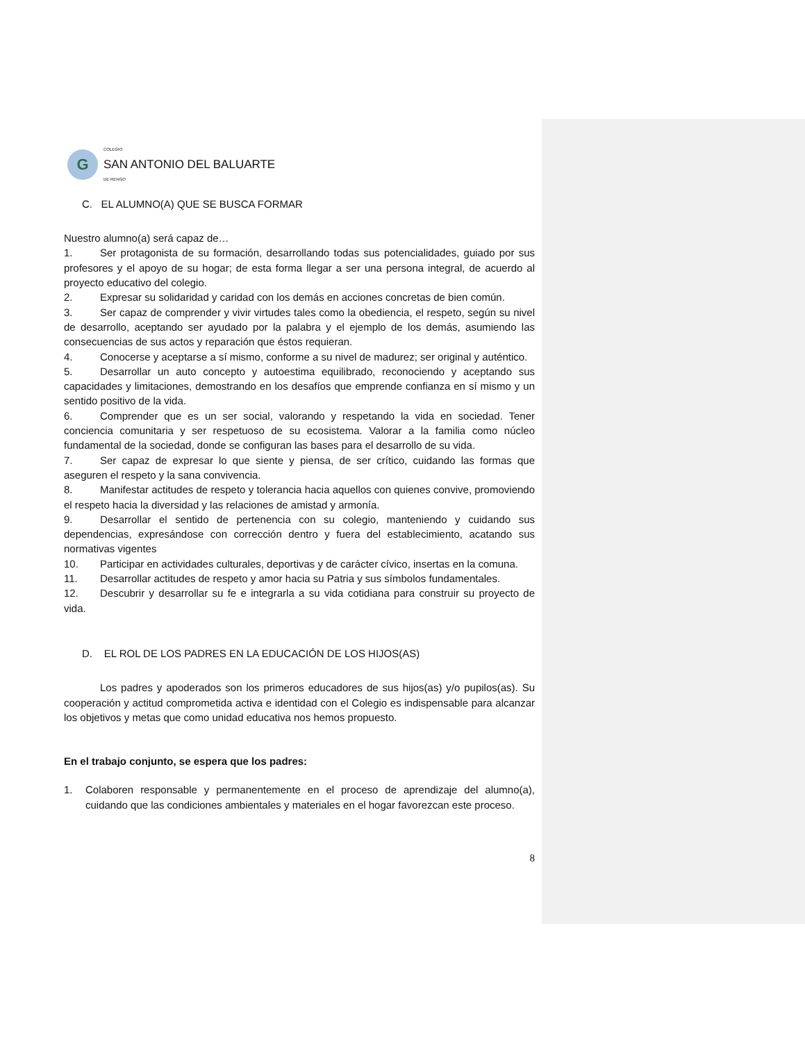G
COLEGIO
SAN ANTONIO DEL BALUARTE
DE RENGO
C. EL ALUMNO(A) QUE SE BUSCA FORMAR
Nuestro alumno(a) será capaz de…
1. Ser protagonista de su formación, desarrollando todas sus potencialidades, guiado por sus profesores y el apoyo de su hogar; de esta forma llegar a ser una persona integral, de acuerdo al proyecto educativo del colegio.
2. Expresar su solidaridad y caridad con los demás en acciones concretas de bien común.
3. Ser capaz de comprender y vivir virtudes tales como la obediencia, el respeto, según su nivel de desarrollo, aceptando ser ayudado por la palabra y el ejemplo de los demás, asumiendo las consecuencias de sus actos y reparación que éstos requieran.
4. Conocerse y aceptarse a sí mismo, conforme a su nivel de madurez; ser original y auténtico.
5. Desarrollar un auto concepto y autoestima equilibrado, reconociendo y aceptando sus capacidades y limitaciones, demostrando en los desafíos que emprende confianza en sí mismo y un sentido positivo de la vida.
6. Comprender que es un ser social, valorando y respetando la vida en sociedad. Tener conciencia comunitaria y ser respetuoso de su ecosistema. Valorar a la familia como núcleo fundamental de la sociedad, donde se configuran las bases para el desarrollo de su vida.
7. Ser capaz de expresar lo que siente y piensa, de ser crítico, cuidando las formas que aseguren el respeto y la sana convivencia.
8. Manifestar actitudes de respeto y tolerancia hacia aquellos con quienes convive, promoviendo el respeto hacia la diversidad y las relaciones de amistad y armonía.
9. Desarrollar el sentido de pertenencia con su colegio, manteniendo y cuidando sus dependencias, expresándose con corrección dentro y fuera del establecimiento, acatando sus normativas vigentes
10. Participar en actividades culturales, deportivas y de carácter cívico, insertas en la comuna.
11. Desarrollar actitudes de respeto y amor hacia su Patria y sus símbolos fundamentales.
12. Descubrir y desarrollar su fe e integrarla a su vida cotidiana para construir su proyecto de vida.
D. EL ROL DE LOS PADRES EN LA EDUCACIÓN DE LOS HIJOS(AS)
Los padres y apoderados son los primeros educadores de sus hijos(as) y/o pupilos(as). Su cooperación y actitud comprometida activa e identidad con el Colegio es indispensable para alcanzar los objetivos y metas que como unidad educativa nos hemos propuesto.
En el trabajo conjunto, se espera que los padres:
1. Colaboren responsable y permanentemente en el proceso de aprendizaje del alumno(a), cuidando que las condiciones ambientales y materiales en el hogar favorezcan este proceso.
8